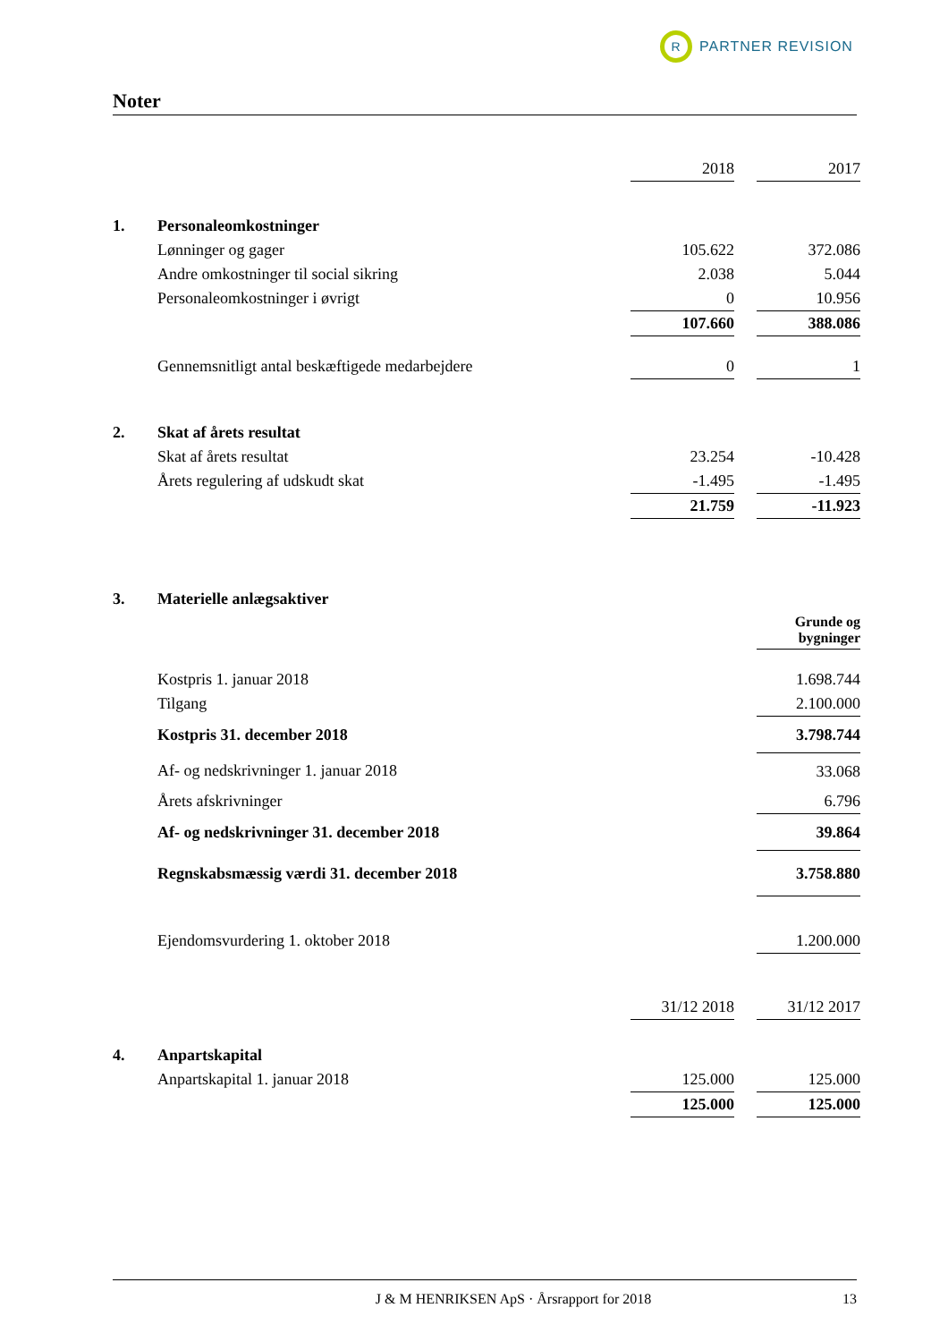R
PARTNER REVISION
Noter
| | | 2018 | | 2017 |
| 1. | Personaleomkostninger | | | |
| | Lønninger og gager | 105.622 | | 372.086 |
| | Andre omkostninger til social sikring | 2.038 | | 5.044 |
| | Personaleomkostninger i øvrigt | 0 | | 10.956 |
| | | 107.660 | | 388.086 |
| | Gennemsnitligt antal beskæftigede medarbejdere | 0 | | 1 |
| 2. | Skat af årets resultat | | | |
| | Skat af årets resultat | 23.254 | | -10.428 |
| | Årets regulering af udskudt skat | -1.495 | | -1.495 |
| | | 21.759 | | -11.923 |
| 3. | Materielle anlægsaktiver | | | |
| | | | | Grunde og bygninger |
| | Kostpris 1. januar 2018 | | | 1.698.744 |
| | Tilgang | | | 2.100.000 |
| | Kostpris 31. december 2018 | | | 3.798.744 |
| | Af- og nedskrivninger 1. januar 2018 | | | 33.068 |
| | Årets afskrivninger | | | 6.796 |
| | Af- og nedskrivninger 31. december 2018 | | | 39.864 |
| | Regnskabsmæssig værdi 31. december 2018 | | | 3.758.880 |
| | Ejendomsvurdering 1. oktober 2018 | | | 1.200.000 |
| | | 31/12 2018 | | 31/12 2017 |
| 4. | Anpartskapital | | | |
| | Anpartskapital 1. januar 2018 | 125.000 | | 125.000 |
| | | 125.000 | | 125.000 |
J & M HENRIKSEN ApS · Årsrapport for 2018 13